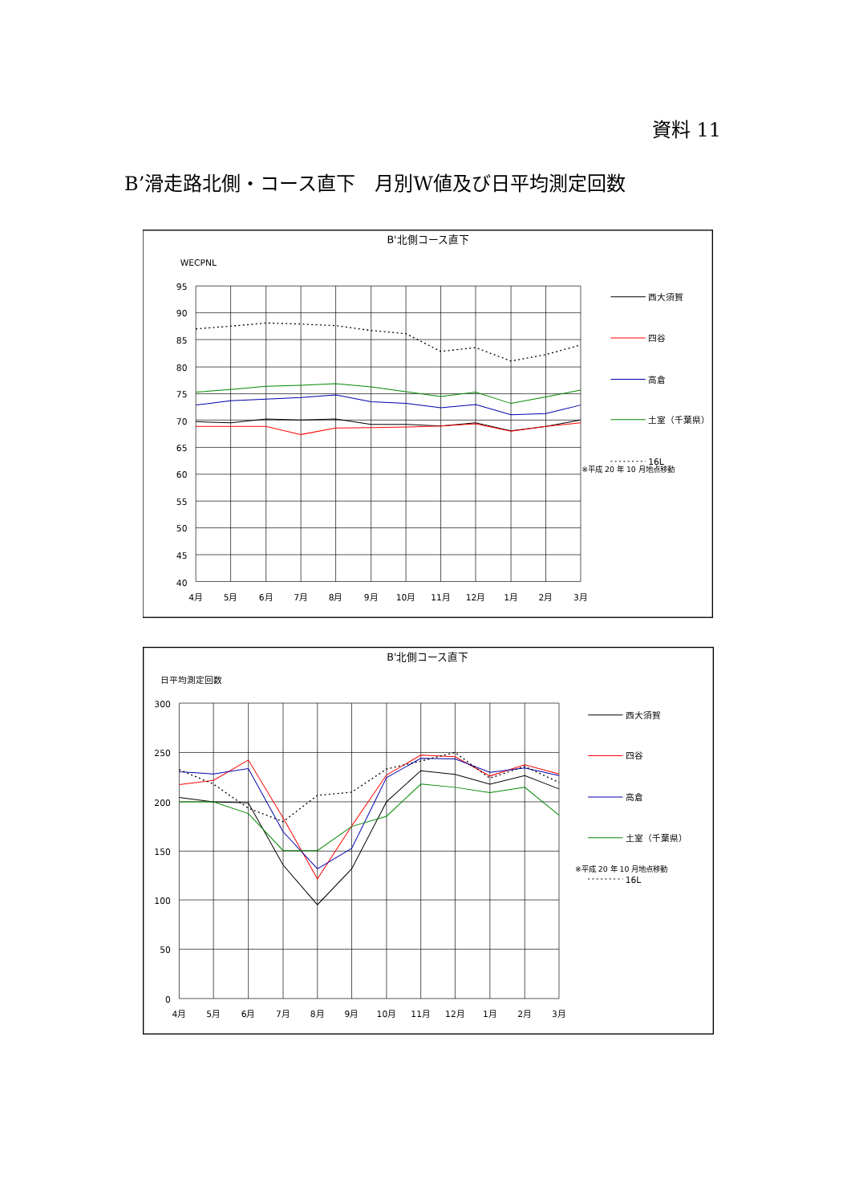資料 11
B’滑走路北側・コース直下　月別W値及び日平均測定回数
B'北側コース直下
WECPNL
95
90
85
80
75
70
65
60
55
50
45
40
4月
5月
6月
7月
8月
9月
10月
11月
12月
1月
2月
3月
西大須賀
四谷
高倉
土室（千葉県）
16L
※平成 20 年 10 月地点移動
B'北側コース直下
日平均測定回数
300
250
200
150
100
50
0
4月
5月
6月
7月
8月
9月
10月
11月
12月
1月
2月
3月
西大須賀
四谷
高倉
土室（千葉県）
※平成 20 年 10 月地点移動
16L